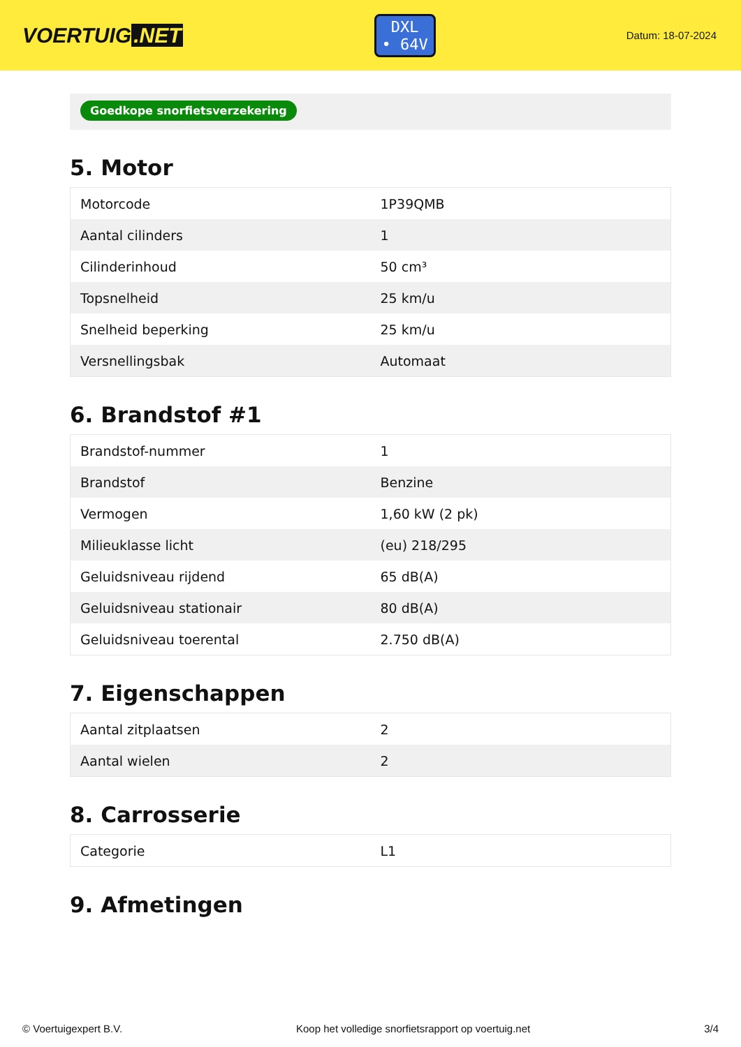VOERTUIG.NET
DXL
• 64V
Datum: 18-07-2024
Goedkope snorfietsverzekering
5. Motor
| Motorcode | 1P39QMB |
| Aantal cilinders | 1 |
| Cilinderinhoud | 50 cm³ |
| Topsnelheid | 25 km/u |
| Snelheid beperking | 25 km/u |
| Versnellingsbak | Automaat |
6. Brandstof #1
| Brandstof-nummer | 1 |
| Brandstof | Benzine |
| Vermogen | 1,60 kW (2 pk) |
| Milieuklasse licht | (eu) 218/295 |
| Geluidsniveau rijdend | 65 dB(A) |
| Geluidsniveau stationair | 80 dB(A) |
| Geluidsniveau toerental | 2.750 dB(A) |
7. Eigenschappen
| Aantal zitplaatsen | 2 |
| Aantal wielen | 2 |
8. Carrosserie
| Categorie | L1 |
9. Afmetingen
© Voertuigexpert B.V. Koop het volledige snorfietsrapport op voertuig.net 3/4